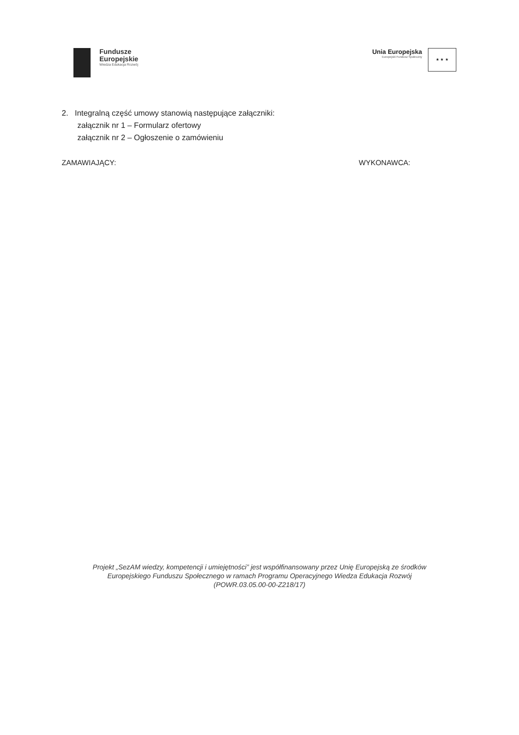Fundusze
Europejskie
Wiedza Edukacja Rozwój
Unia Europejska
Europejski Fundusz Społeczny
★ ★ ★
2. Integralną część umowy stanowią następujące załączniki:
załącznik nr 1 – Formularz ofertowy
załącznik nr 2 – Ogłoszenie o zamówieniu
ZAMAWIAJĄCY: WYKONAWCA:
Projekt „SezAM wiedzy, kompetencji i umiejętności” jest współfinansowany przez Unię Europejską ze środków
Europejskiego Funduszu Społecznego w ramach Programu Operacyjnego Wiedza Edukacja Rozwój
(POWR.03.05.00-00-Z218/17)